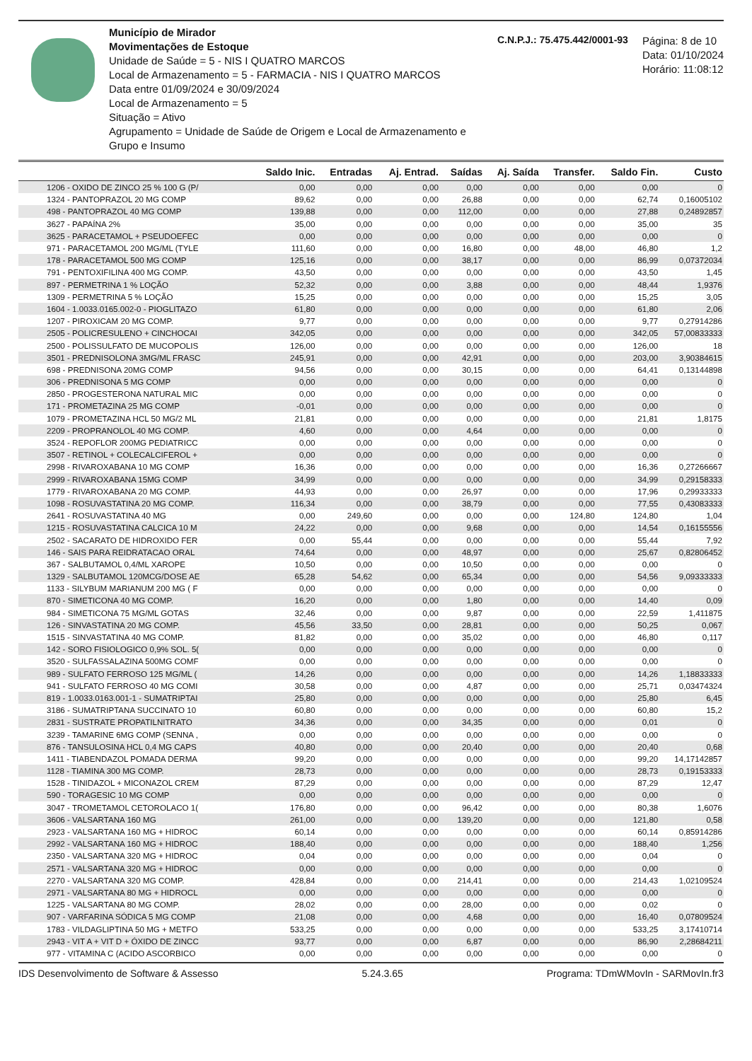Município de Mirador
Movimentações de Estoque
Unidade de Saúde = 5 - NIS I QUATRO MARCOS
Local de Armazenamento = 5 - FARMACIA - NIS I QUATRO MARCOS
Data entre 01/09/2024 e 30/09/2024
Local de Armazenamento = 5
Situação = Ativo
Agrupamento = Unidade de Saúde de Origem e Local de Armazenamento e Grupo e Insumo
C.N.P.J.: 75.475.442/0001-93
Página: 8 de 10
Data: 01/10/2024
Horário: 11:08:12
| | Saldo Inic. | Entradas | Aj. Entrad. | Saídas | Aj. Saída | Transfer. | Saldo Fin. | Custo |
| --- | --- | --- | --- | --- | --- | --- | --- | --- |
| 1206 - OXIDO DE ZINCO 25 % 100 G (P/ | 0,00 | 0,00 | 0,00 | 0,00 | 0,00 | 0,00 | 0,00 | 0 |
| 1324 - PANTOPRAZOL 20 MG COMP | 89,62 | 0,00 | 0,00 | 26,88 | 0,00 | 0,00 | 62,74 | 0,16005102 |
| 498 - PANTOPRAZOL 40 MG COMP | 139,88 | 0,00 | 0,00 | 112,00 | 0,00 | 0,00 | 27,88 | 0,24892857 |
| 3627 - PAPAÍNA 2% | 35,00 | 0,00 | 0,00 | 0,00 | 0,00 | 0,00 | 35,00 | 35 |
| 3625 - PARACETAMOL + PSEUDOEFEC | 0,00 | 0,00 | 0,00 | 0,00 | 0,00 | 0,00 | 0,00 | 0 |
| 971 - PARACETAMOL 200 MG/ML (TYLE | 111,60 | 0,00 | 0,00 | 16,80 | 0,00 | 48,00 | 46,80 | 1,2 |
| 178 - PARACETAMOL 500 MG COMP | 125,16 | 0,00 | 0,00 | 38,17 | 0,00 | 0,00 | 86,99 | 0,07372034 |
| 791 - PENTOXIFILINA 400 MG COMP. | 43,50 | 0,00 | 0,00 | 0,00 | 0,00 | 0,00 | 43,50 | 1,45 |
| 897 - PERMETRINA 1 % LOÇÃO | 52,32 | 0,00 | 0,00 | 3,88 | 0,00 | 0,00 | 48,44 | 1,9376 |
| 1309 - PERMETRINA 5 % LOÇÃO | 15,25 | 0,00 | 0,00 | 0,00 | 0,00 | 0,00 | 15,25 | 3,05 |
| 1604 - 1.0033.0165.002-0 - PIOGLITAZO | 61,80 | 0,00 | 0,00 | 0,00 | 0,00 | 0,00 | 61,80 | 2,06 |
| 1207 - PIROXICAM 20 MG COMP. | 9,77 | 0,00 | 0,00 | 0,00 | 0,00 | 0,00 | 9,77 | 0,27914286 |
| 2505 - POLICRESULENO + CINCHOCAI | 342,05 | 0,00 | 0,00 | 0,00 | 0,00 | 0,00 | 342,05 | 57,00833333 |
| 2500 - POLISSULFATO DE MUCOPOLIS | 126,00 | 0,00 | 0,00 | 0,00 | 0,00 | 0,00 | 126,00 | 18 |
| 3501 - PREDNISOLONA 3MG/ML FRASC | 245,91 | 0,00 | 0,00 | 42,91 | 0,00 | 0,00 | 203,00 | 3,90384615 |
| 698 - PREDNISONA 20MG COMP | 94,56 | 0,00 | 0,00 | 30,15 | 0,00 | 0,00 | 64,41 | 0,13144898 |
| 306 - PREDNISONA 5 MG COMP | 0,00 | 0,00 | 0,00 | 0,00 | 0,00 | 0,00 | 0,00 | 0 |
| 2850 - PROGESTERONA NATURAL MIC | 0,00 | 0,00 | 0,00 | 0,00 | 0,00 | 0,00 | 0,00 | 0 |
| 171 - PROMETAZINA 25 MG COMP | -0,01 | 0,00 | 0,00 | 0,00 | 0,00 | 0,00 | 0,00 | 0 |
| 1079 - PROMETAZINA HCL 50 MG/2 ML | 21,81 | 0,00 | 0,00 | 0,00 | 0,00 | 0,00 | 21,81 | 1,8175 |
| 2209 - PROPRANOLOL 40 MG COMP. | 4,60 | 0,00 | 0,00 | 4,64 | 0,00 | 0,00 | 0,00 | 0 |
| 3524 - REPOFLOR 200MG PEDIATRICC | 0,00 | 0,00 | 0,00 | 0,00 | 0,00 | 0,00 | 0,00 | 0 |
| 3507 - RETINOL + COLECALCIFEROL + | 0,00 | 0,00 | 0,00 | 0,00 | 0,00 | 0,00 | 0,00 | 0 |
| 2998 - RIVAROXABANA 10 MG COMP | 16,36 | 0,00 | 0,00 | 0,00 | 0,00 | 0,00 | 16,36 | 0,27266667 |
| 2999 - RIVAROXABANA 15MG COMP | 34,99 | 0,00 | 0,00 | 0,00 | 0,00 | 0,00 | 34,99 | 0,29158333 |
| 1779 - RIVAROXABANA 20 MG COMP. | 44,93 | 0,00 | 0,00 | 26,97 | 0,00 | 0,00 | 17,96 | 0,29933333 |
| 1098 - ROSUVASTATINA 20 MG COMP. | 116,34 | 0,00 | 0,00 | 38,79 | 0,00 | 0,00 | 77,55 | 0,43083333 |
| 2641 - ROSUVASTATINA 40 MG | 0,00 | 249,60 | 0,00 | 0,00 | 0,00 | 124,80 | 124,80 | 1,04 |
| 1215 - ROSUVASTATINA CALCICA 10 M | 24,22 | 0,00 | 0,00 | 9,68 | 0,00 | 0,00 | 14,54 | 0,16155556 |
| 2502 - SACARATO DE HIDROXIDO FER | 0,00 | 55,44 | 0,00 | 0,00 | 0,00 | 0,00 | 55,44 | 7,92 |
| 146 - SAIS PARA REIDRATACAO ORAL | 74,64 | 0,00 | 0,00 | 48,97 | 0,00 | 0,00 | 25,67 | 0,82806452 |
| 367 - SALBUTAMOL 0,4/ML XAROPE | 10,50 | 0,00 | 0,00 | 10,50 | 0,00 | 0,00 | 0,00 | 0 |
| 1329 - SALBUTAMOL 120MCG/DOSE AE | 65,28 | 54,62 | 0,00 | 65,34 | 0,00 | 0,00 | 54,56 | 9,09333333 |
| 1133 - SILYBUM MARIANUM 200 MG ( F | 0,00 | 0,00 | 0,00 | 0,00 | 0,00 | 0,00 | 0,00 | 0 |
| 870 - SIMETICONA 40 MG COMP. | 16,20 | 0,00 | 0,00 | 1,80 | 0,00 | 0,00 | 14,40 | 0,09 |
| 984 - SIMETICONA 75 MG/ML GOTAS | 32,46 | 0,00 | 0,00 | 9,87 | 0,00 | 0,00 | 22,59 | 1,411875 |
| 126 - SINVASTATINA 20 MG COMP. | 45,56 | 33,50 | 0,00 | 28,81 | 0,00 | 0,00 | 50,25 | 0,067 |
| 1515 - SINVASTATINA 40 MG COMP. | 81,82 | 0,00 | 0,00 | 35,02 | 0,00 | 0,00 | 46,80 | 0,117 |
| 142 - SORO FISIOLOGICO 0,9% SOL. 5( | 0,00 | 0,00 | 0,00 | 0,00 | 0,00 | 0,00 | 0,00 | 0 |
| 3520 - SULFASSALAZINA 500MG COMF | 0,00 | 0,00 | 0,00 | 0,00 | 0,00 | 0,00 | 0,00 | 0 |
| 989 - SULFATO FERROSO 125 MG/ML ( | 14,26 | 0,00 | 0,00 | 0,00 | 0,00 | 0,00 | 14,26 | 1,18833333 |
| 941 - SULFATO FERROSO 40 MG COMI | 30,58 | 0,00 | 0,00 | 4,87 | 0,00 | 0,00 | 25,71 | 0,03474324 |
| 819 - 1.0033.0163.001-1 - SUMATRIPTAI | 25,80 | 0,00 | 0,00 | 0,00 | 0,00 | 0,00 | 25,80 | 6,45 |
| 3186 - SUMATRIPTANA SUCCINATO 10 | 60,80 | 0,00 | 0,00 | 0,00 | 0,00 | 0,00 | 60,80 | 15,2 |
| 2831 - SUSTRATE PROPATILNITRATO | 34,36 | 0,00 | 0,00 | 34,35 | 0,00 | 0,00 | 0,01 | 0 |
| 3239 - TAMARINE 6MG COMP (SENNA , | 0,00 | 0,00 | 0,00 | 0,00 | 0,00 | 0,00 | 0,00 | 0 |
| 876 - TANSULOSINA HCL 0,4 MG CAPS | 40,80 | 0,00 | 0,00 | 20,40 | 0,00 | 0,00 | 20,40 | 0,68 |
| 1411 - TIABENDAZOL POMADA DERMA | 99,20 | 0,00 | 0,00 | 0,00 | 0,00 | 0,00 | 99,20 | 14,17142857 |
| 1128 - TIAMINA 300 MG COMP. | 28,73 | 0,00 | 0,00 | 0,00 | 0,00 | 0,00 | 28,73 | 0,19153333 |
| 1528 - TINIDAZOL + MICONAZOL CREM | 87,29 | 0,00 | 0,00 | 0,00 | 0,00 | 0,00 | 87,29 | 12,47 |
| 590 - TORAGESIC 10 MG COMP | 0,00 | 0,00 | 0,00 | 0,00 | 0,00 | 0,00 | 0,00 | 0 |
| 3047 - TROMETAMOL CETOROLACO 1( | 176,80 | 0,00 | 0,00 | 96,42 | 0,00 | 0,00 | 80,38 | 1,6076 |
| 3606 - VALSARTANA 160 MG | 261,00 | 0,00 | 0,00 | 139,20 | 0,00 | 0,00 | 121,80 | 0,58 |
| 2923 - VALSARTANA 160 MG + HIDROC | 60,14 | 0,00 | 0,00 | 0,00 | 0,00 | 0,00 | 60,14 | 0,85914286 |
| 2992 - VALSARTANA 160 MG + HIDROC | 188,40 | 0,00 | 0,00 | 0,00 | 0,00 | 0,00 | 188,40 | 1,256 |
| 2350 - VALSARTANA 320 MG + HIDROC | 0,04 | 0,00 | 0,00 | 0,00 | 0,00 | 0,00 | 0,04 | 0 |
| 2571 - VALSARTANA 320 MG + HIDROC | 0,00 | 0,00 | 0,00 | 0,00 | 0,00 | 0,00 | 0,00 | 0 |
| 2270 - VALSARTANA 320 MG COMP. | 428,84 | 0,00 | 0,00 | 214,41 | 0,00 | 0,00 | 214,43 | 1,02109524 |
| 2971 - VALSARTANA 80 MG + HIDROCL | 0,00 | 0,00 | 0,00 | 0,00 | 0,00 | 0,00 | 0,00 | 0 |
| 1225 - VALSARTANA 80 MG COMP. | 28,02 | 0,00 | 0,00 | 28,00 | 0,00 | 0,00 | 0,02 | 0 |
| 907 - VARFARINA SÓDICA 5 MG COMP | 21,08 | 0,00 | 0,00 | 4,68 | 0,00 | 0,00 | 16,40 | 0,07809524 |
| 1783 - VILDAGLIPTINA 50 MG + METFO | 533,25 | 0,00 | 0,00 | 0,00 | 0,00 | 0,00 | 533,25 | 3,17410714 |
| 2943 - VIT A + VIT D + ÓXIDO DE ZINCC | 93,77 | 0,00 | 0,00 | 6,87 | 0,00 | 0,00 | 86,90 | 2,28684211 |
| 977 - VITAMINA C (ACIDO ASCORBICO | 0,00 | 0,00 | 0,00 | 0,00 | 0,00 | 0,00 | 0,00 | 0 |
IDS Desenvolvimento de Software & Assesso 5.24.3.65 Programa: TDmWMovIn - SARMovIn.fr3